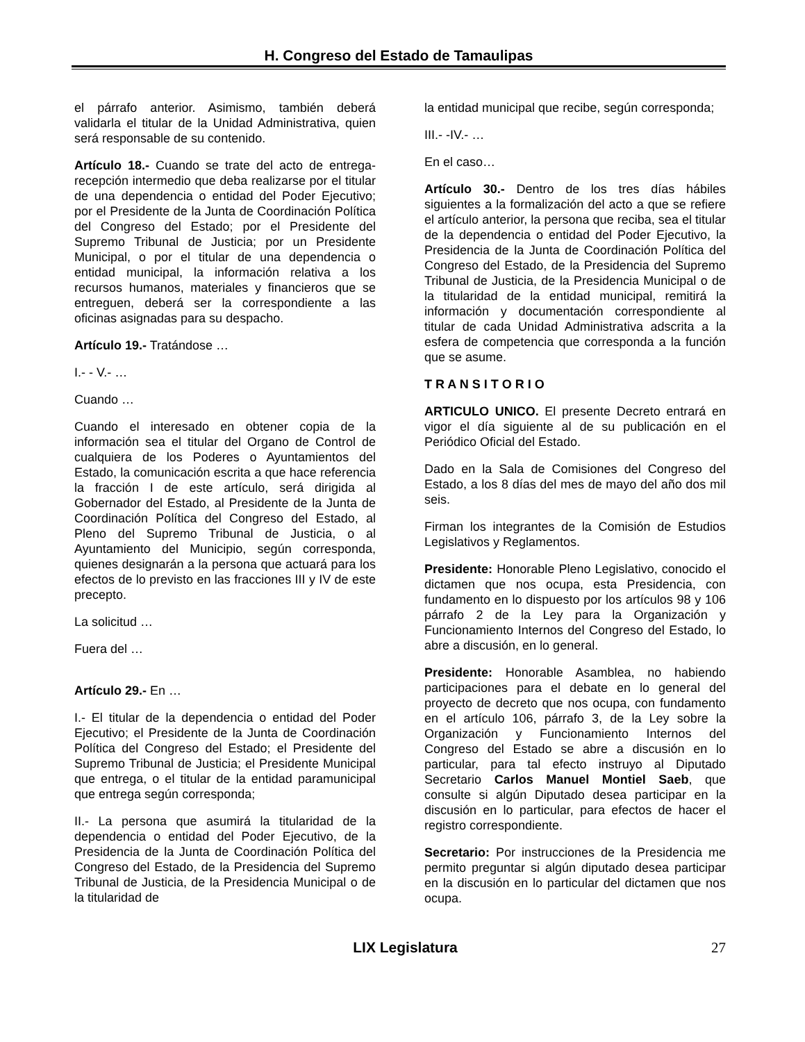H. Congreso del Estado de Tamaulipas
el párrafo anterior. Asimismo, también deberá validarla el titular de la Unidad Administrativa, quien será responsable de su contenido.
Artículo 18.- Cuando se trate del acto de entrega-recepción intermedio que deba realizarse por el titular de una dependencia o entidad del Poder Ejecutivo; por el Presidente de la Junta de Coordinación Política del Congreso del Estado; por el Presidente del Supremo Tribunal de Justicia; por un Presidente Municipal, o por el titular de una dependencia o entidad municipal, la información relativa a los recursos humanos, materiales y financieros que se entreguen, deberá ser la correspondiente a las oficinas asignadas para su despacho.
Artículo 19.- Tratándose …
I.- - V.- …
Cuando …
Cuando el interesado en obtener copia de la información sea el titular del Organo de Control de cualquiera de los Poderes o Ayuntamientos del Estado, la comunicación escrita a que hace referencia la fracción I de este artículo, será dirigida al Gobernador del Estado, al Presidente de la Junta de Coordinación Política del Congreso del Estado, al Pleno del Supremo Tribunal de Justicia, o al Ayuntamiento del Municipio, según corresponda, quienes designarán a la persona que actuará para los efectos de lo previsto en las fracciones III y IV de este precepto.
La solicitud …
Fuera del …
Artículo 29.- En …
I.- El titular de la dependencia o entidad del Poder Ejecutivo; el Presidente de la Junta de Coordinación Política del Congreso del Estado; el Presidente del Supremo Tribunal de Justicia; el Presidente Municipal que entrega, o el titular de la entidad paramunicipal que entrega según corresponda;
II.- La persona que asumirá la titularidad de la dependencia o entidad del Poder Ejecutivo, de la Presidencia de la Junta de Coordinación Política del Congreso del Estado, de la Presidencia del Supremo Tribunal de Justicia, de la Presidencia Municipal o de la titularidad de
la entidad municipal que recibe, según corresponda;
III.- -IV.- …
En el caso…
Artículo 30.- Dentro de los tres días hábiles siguientes a la formalización del acto a que se refiere el artículo anterior, la persona que reciba, sea el titular de la dependencia o entidad del Poder Ejecutivo, la Presidencia de la Junta de Coordinación Política del Congreso del Estado, de la Presidencia del Supremo Tribunal de Justicia, de la Presidencia Municipal o de la titularidad de la entidad municipal, remitirá la información y documentación correspondiente al titular de cada Unidad Administrativa adscrita a la esfera de competencia que corresponda a la función que se asume.
T R A N S I T O R I O
ARTICULO UNICO. El presente Decreto entrará en vigor el día siguiente al de su publicación en el Periódico Oficial del Estado.
Dado en la Sala de Comisiones del Congreso del Estado, a los 8 días del mes de mayo del año dos mil seis.
Firman los integrantes de la Comisión de Estudios Legislativos y Reglamentos.
Presidente: Honorable Pleno Legislativo, conocido el dictamen que nos ocupa, esta Presidencia, con fundamento en lo dispuesto por los artículos 98 y 106 párrafo 2 de la Ley para la Organización y Funcionamiento Internos del Congreso del Estado, lo abre a discusión, en lo general.
Presidente: Honorable Asamblea, no habiendo participaciones para el debate en lo general del proyecto de decreto que nos ocupa, con fundamento en el artículo 106, párrafo 3, de la Ley sobre la Organización y Funcionamiento Internos del Congreso del Estado se abre a discusión en lo particular, para tal efecto instruyo al Diputado Secretario Carlos Manuel Montiel Saeb, que consulte si algún Diputado desea participar en la discusión en lo particular, para efectos de hacer el registro correspondiente.
Secretario: Por instrucciones de la Presidencia me permito preguntar si algún diputado desea participar en la discusión en lo particular del dictamen que nos ocupa.
LIX Legislatura 27